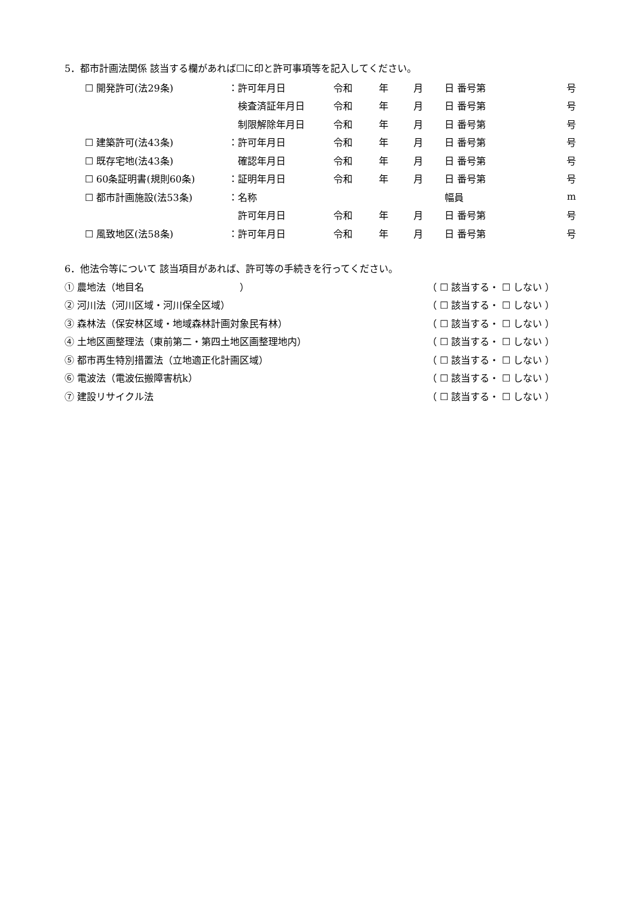5．都市計画法関係 該当する欄があれば☐に印と許可事項等を記入してください。
| ☐ 開発許可(法29条) | ：許可年月日 | 令和 | 年 | 月 | 日 番号第 | 号 |
| | 検査済証年月日 | 令和 | 年 | 月 | 日 番号第 | 号 |
| | 制限解除年月日 | 令和 | 年 | 月 | 日 番号第 | 号 |
| ☐ 建築許可(法43条) | ：許可年月日 | 令和 | 年 | 月 | 日 番号第 | 号 |
| ☐ 既存宅地(法43条) | 確認年月日 | 令和 | 年 | 月 | 日 番号第 | 号 |
| ☐ 60条証明書(規則60条) | ：証明年月日 | 令和 | 年 | 月 | 日 番号第 | 号 |
| ☐ 都市計画施設(法53条) | ：名称 | | | | 幅員 | m |
| | 許可年月日 | 令和 | 年 | 月 | 日 番号第 | 号 |
| ☐ 風致地区(法58条) | ：許可年月日 | 令和 | 年 | 月 | 日 番号第 | 号 |
6．他法令等について 該当項目があれば、許可等の手続きを行ってください。
① 農地法（地目名　　　　　　　　　　） （ ☐ 該当する・ ☐ しない ）
② 河川法（河川区域・河川保全区域） （ ☐ 該当する・ ☐ しない ）
③ 森林法（保安林区域・地域森林計画対象民有林） （ ☐ 該当する・ ☐ しない ）
④ 土地区画整理法（東前第二・第四土地区画整理地内） （ ☐ 該当する・ ☐ しない ）
⑤ 都市再生特別措置法（立地適正化計画区域） （ ☐ 該当する・ ☐ しない ）
⑥ 電波法（電波伝搬障害杭k） （ ☐ 該当する・ ☐ しない ）
⑦ 建設リサイクル法 （ ☐ 該当する・ ☐ しない ）